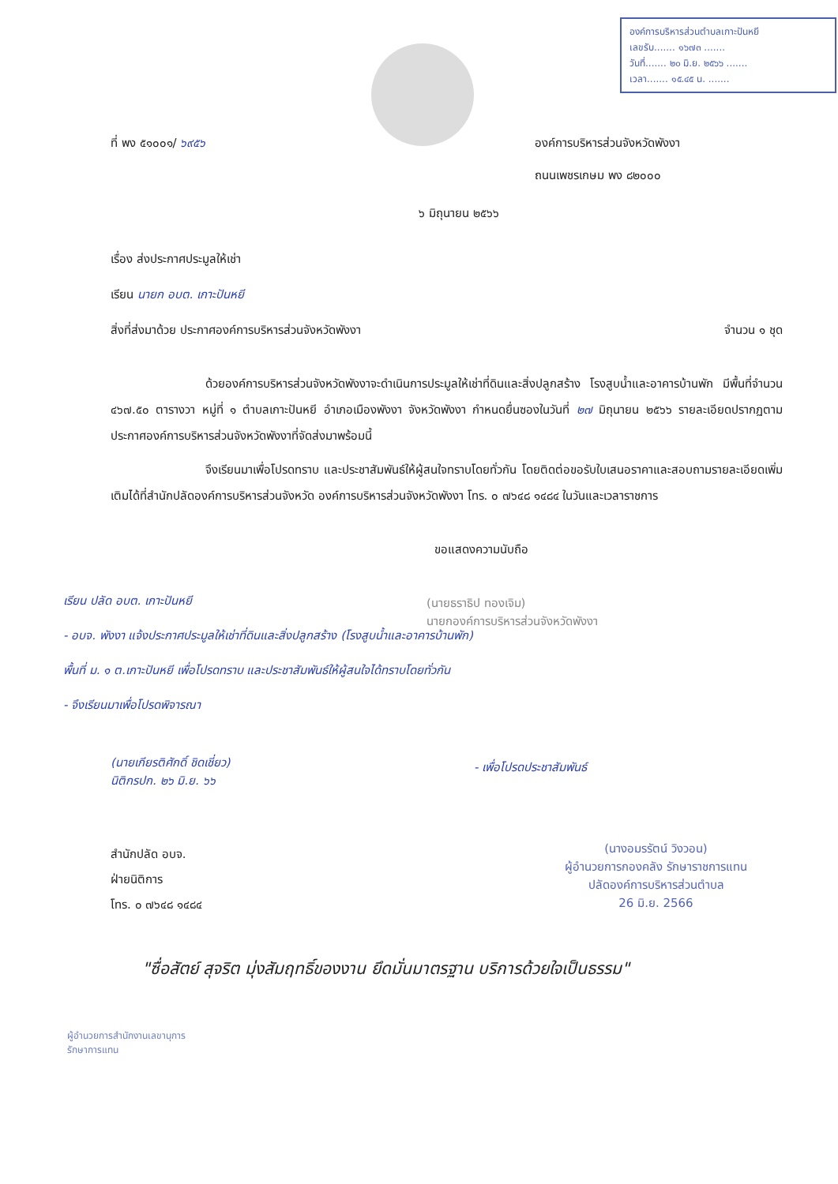องค์การบริหารส่วนตำบลเกาะปันหยี
เลขรับ....... ๑๖๗๓ .......
วันที่....... ๒๐ มิ.ย. ๒๕๖๖ .......
เวลา....... ๑๕.๔๕ น. .......
ที่ พง ๕๑๐๐๑/ ๖๙๕๖ องค์การบริหารส่วนจังหวัดพังงา
ถนนเพชรเกษม พง ๘๒๐๐๐
๖ มิถุนายน ๒๕๖๖
เรื่อง ส่งประกาศประมูลให้เช่า
เรียน นายก อบต. เกาะปันหยี
สิ่งที่ส่งมาด้วย ประกาศองค์การบริหารส่วนจังหวัดพังงา จำนวน ๑ ชุด
ด้วยองค์การบริหารส่วนจังหวัดพังงาจะดำเนินการประมูลให้เช่าที่ดินและสิ่งปลูกสร้าง โรงสูบน้ำและอาคารบ้านพัก มีพื้นที่จำนวน ๔๖๗.๕๐ ตารางวา หมู่ที่ ๑ ตำบลเกาะปันหยี อำเภอเมืองพังงา จังหวัดพังงา กำหนดยื่นซองในวันที่ ๒๗ มิถุนายน ๒๕๖๖ รายละเอียดปรากฏตามประกาศองค์การบริหารส่วนจังหวัดพังงาที่จัดส่งมาพร้อมนี้
จึงเรียนมาเพื่อโปรดทราบ และประชาสัมพันธ์ให้ผู้สนใจทราบโดยทั่วกัน โดยติดต่อขอรับใบเสนอราคาและสอบถามรายละเอียดเพิ่มเติมได้ที่สำนักปลัดองค์การบริหารส่วนจังหวัด องค์การบริหารส่วนจังหวัดพังงา โทร. ๐ ๗๖๔๘ ๑๔๘๔ ในวันและเวลาราชการ
ขอแสดงความนับถือ
(นายธราธิป ทองเจิม)
นายกองค์การบริหารส่วนจังหวัดพังงา
เรียน ปลัด อบต. เกาะปันหยี
- อบจ. พังงา แจ้งประกาศประมูลให้เช่าที่ดินและสิ่งปลูกสร้าง (โรงสูบน้ำและอาคารบ้านพัก) พื้นที่ ม. ๑ ต.เกาะปันหยี เพื่อโปรดทราบ และประชาสัมพันธ์ให้ผู้สนใจได้ทราบโดยทั่วกัน
- จึงเรียนมาเพื่อโปรดพิจารณา
(นายเกียรติศักดิ์ ชิดเชี่ยว)
นิติกรปก. ๒๖ มิ.ย. ๖๖
- เพื่อโปรดประชาสัมพันธ์
(นางอมรรัตน์ วิงวอน)
ผู้อำนวยการกองคลัง รักษาราชการแทน
ปลัดองค์การบริหารส่วนตำบล
26 มิ.ย. 2566
สำนักปลัด อบจ.
ฝ่ายนิติการ
โทร. ๐ ๗๖๔๘ ๑๔๘๔
"ซื่อสัตย์ สุจริต มุ่งสัมฤทธิ์ของงาน ยึดมั่นมาตรฐาน บริการด้วยใจเป็นธรรม"
ผู้อำนวยการสำนักงานเลขานุการ
รักษาการแทน